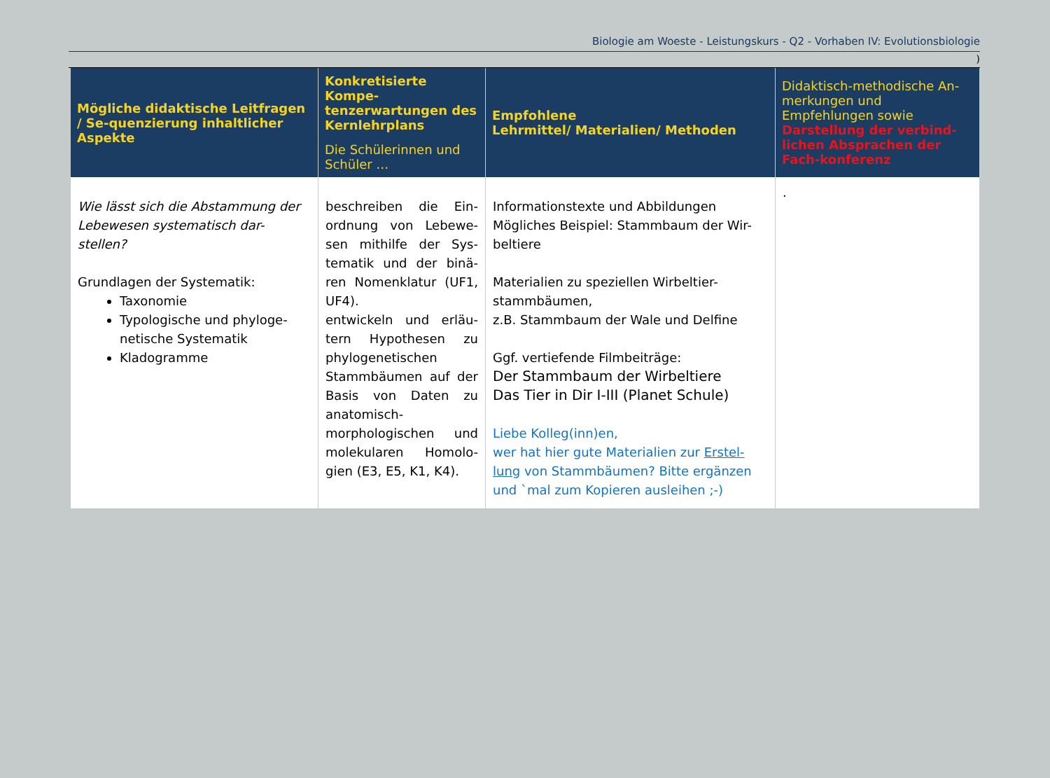Biologie am Woeste - Leistungskurs - Q2 - Vorhaben IV: Evolutionsbiologie
)
| Mögliche didaktische Leitfragen / Se-quenzierung inhaltlicher Aspekte | Konkretisierte Kompe-tenzerwartungen des Kernlehrplans Die Schülerinnen und Schüler … | Empfohlene Lehrmittel/ Materialien/ Methoden | Didaktisch-methodische An-merkungen und Empfehlungen sowie Darstellung der verbind-lichen Absprachen der Fach-konferenz |
| --- | --- | --- | --- |
| Wie lässt sich die Abstammung der Lebewesen systematisch dar-stellen? Grundlagen der Systematik: Taxonomie Typologische und phyloge-netische Systematik Kladogramme | beschreiben die Ein-ordnung von Lebewe-sen mithilfe der Sys-tematik und der binä-ren Nomenklatur (UF1, UF4). entwickeln und erläu-tern Hypothesen zu phylogenetischen Stammbäumen auf der Basis von Daten zu anatomisch-morphologischen und molekularen Homolo-gien (E3, E5, K1, K4). | Informationstexte und Abbildungen Mögliches Beispiel: Stammbaum der Wir-beltiere Materialien zu speziellen Wirbeltier-stammbäumen, z.B. Stammbaum der Wale und Delfine Ggf. vertiefende Filmbeiträge: Der Stammbaum der Wirbeltiere Das Tier in Dir I-III (Planet Schule) Liebe Kolleg(inn)en, wer hat hier gute Materialien zur Erstel-lung von Stammbäumen? Bitte ergänzen und `mal zum Kopieren ausleihen ;-) | . |